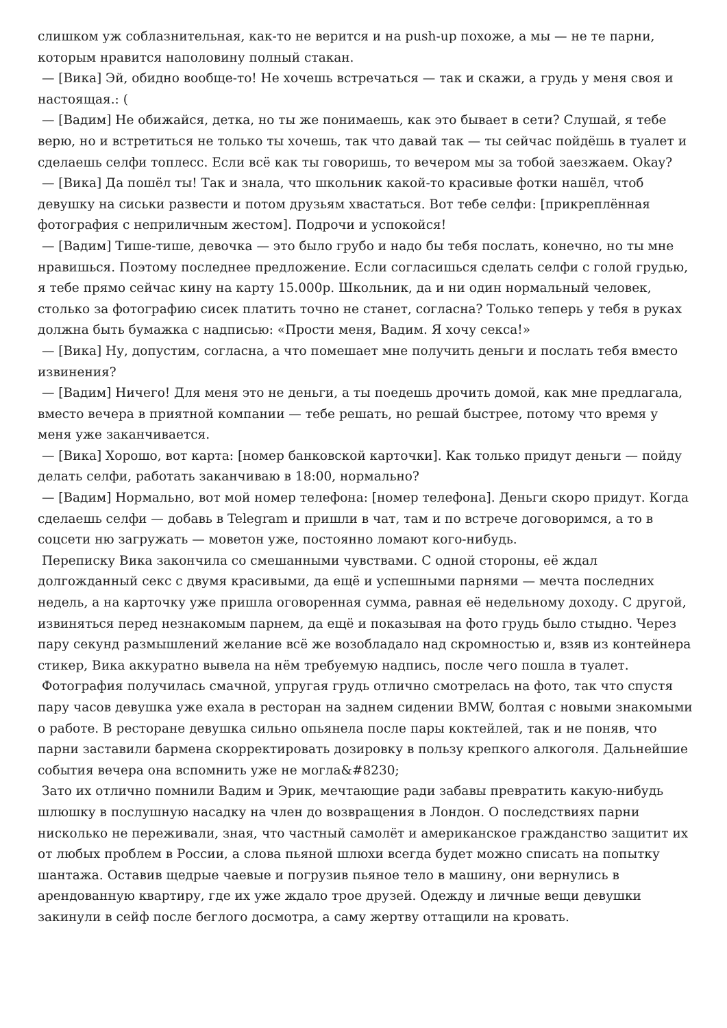слишком уж соблазнительная, как-то не верится и на push-up похоже, а мы — не те парни, которым нравится наполовину полный стакан.
— [Вика] Эй, обидно вообще-то! Не хочешь встречаться — так и скажи, а грудь у меня своя и настоящая.: (
— [Вадим] Не обижайся, детка, но ты же понимаешь, как это бывает в сети? Слушай, я тебе верю, но и встретиться не только ты хочешь, так что давай так — ты сейчас пойдёшь в туалет и сделаешь селфи топлесс. Если всё как ты говоришь, то вечером мы за тобой заезжаем. Okay?
— [Вика] Да пошёл ты! Так и знала, что школьник какой-то красивые фотки нашёл, чтоб девушку на сиськи развести и потом друзьям хвастаться. Вот тебе селфи: [прикреплённая фотография с неприличным жестом]. Подрочи и успокойся!
— [Вадим] Тише-тише, девочка — это было грубо и надо бы тебя послать, конечно, но ты мне нравишься. Поэтому последнее предложение. Если согласишься сделать селфи с голой грудью, я тебе прямо сейчас кину на карту 15.000р. Школьник, да и ни один нормальный человек, столько за фотографию сисек платить точно не станет, согласна? Только теперь у тебя в руках должна быть бумажка с надписью: «Прости меня, Вадим. Я хочу секса!»
— [Вика] Ну, допустим, согласна, а что помешает мне получить деньги и послать тебя вместо извинения?
— [Вадим] Ничего! Для меня это не деньги, а ты поедешь дрочить домой, как мне предлагала, вместо вечера в приятной компании — тебе решать, но решай быстрее, потому что время у меня уже заканчивается.
— [Вика] Хорошо, вот карта: [номер банковской карточки]. Как только придут деньги — пойду делать селфи, работать заканчиваю в 18:00, нормально?
— [Вадим] Нормально, вот мой номер телефона: [номер телефона]. Деньги скоро придут. Когда сделаешь селфи — добавь в Telegram и пришли в чат, там и по встрече договоримся, а то в соцсети ню загружать — моветон уже, постоянно ломают кого-нибудь.
Переписку Вика закончила со смешанными чувствами. С одной стороны, её ждал долгожданный секс с двумя красивыми, да ещё и успешными парнями — мечта последних недель, а на карточку уже пришла оговоренная сумма, равная её недельному доходу. С другой, извиняться перед незнакомым парнем, да ещё и показывая на фото грудь было стыдно. Через пару секунд размышлений желание всё же возобладало над скромностью и, взяв из контейнера стикер, Вика аккуратно вывела на нём требуемую надпись, после чего пошла в туалет.
Фотография получилась смачной, упругая грудь отлично смотрелась на фото, так что спустя пару часов девушка уже ехала в ресторан на заднем сидении BMW, болтая с новыми знакомыми о работе. В ресторане девушка сильно опьянела после пары коктейлей, так и не поняв, что парни заставили бармена скорректировать дозировку в пользу крепкого алкоголя. Дальнейшие события вечера она вспомнить уже не могла&#8230;
Зато их отлично помнили Вадим и Эрик, мечтающие ради забавы превратить какую-нибудь шлюшку в послушную насадку на член до возвращения в Лондон. О последствиях парни нисколько не переживали, зная, что частный самолёт и американское гражданство защитит их от любых проблем в России, а слова пьяной шлюхи всегда будет можно списать на попытку шантажа. Оставив щедрые чаевые и погрузив пьяное тело в машину, они вернулись в арендованную квартиру, где их уже ждало трое друзей. Одежду и личные вещи девушки закинули в сейф после беглого досмотра, а саму жертву оттащили на кровать.